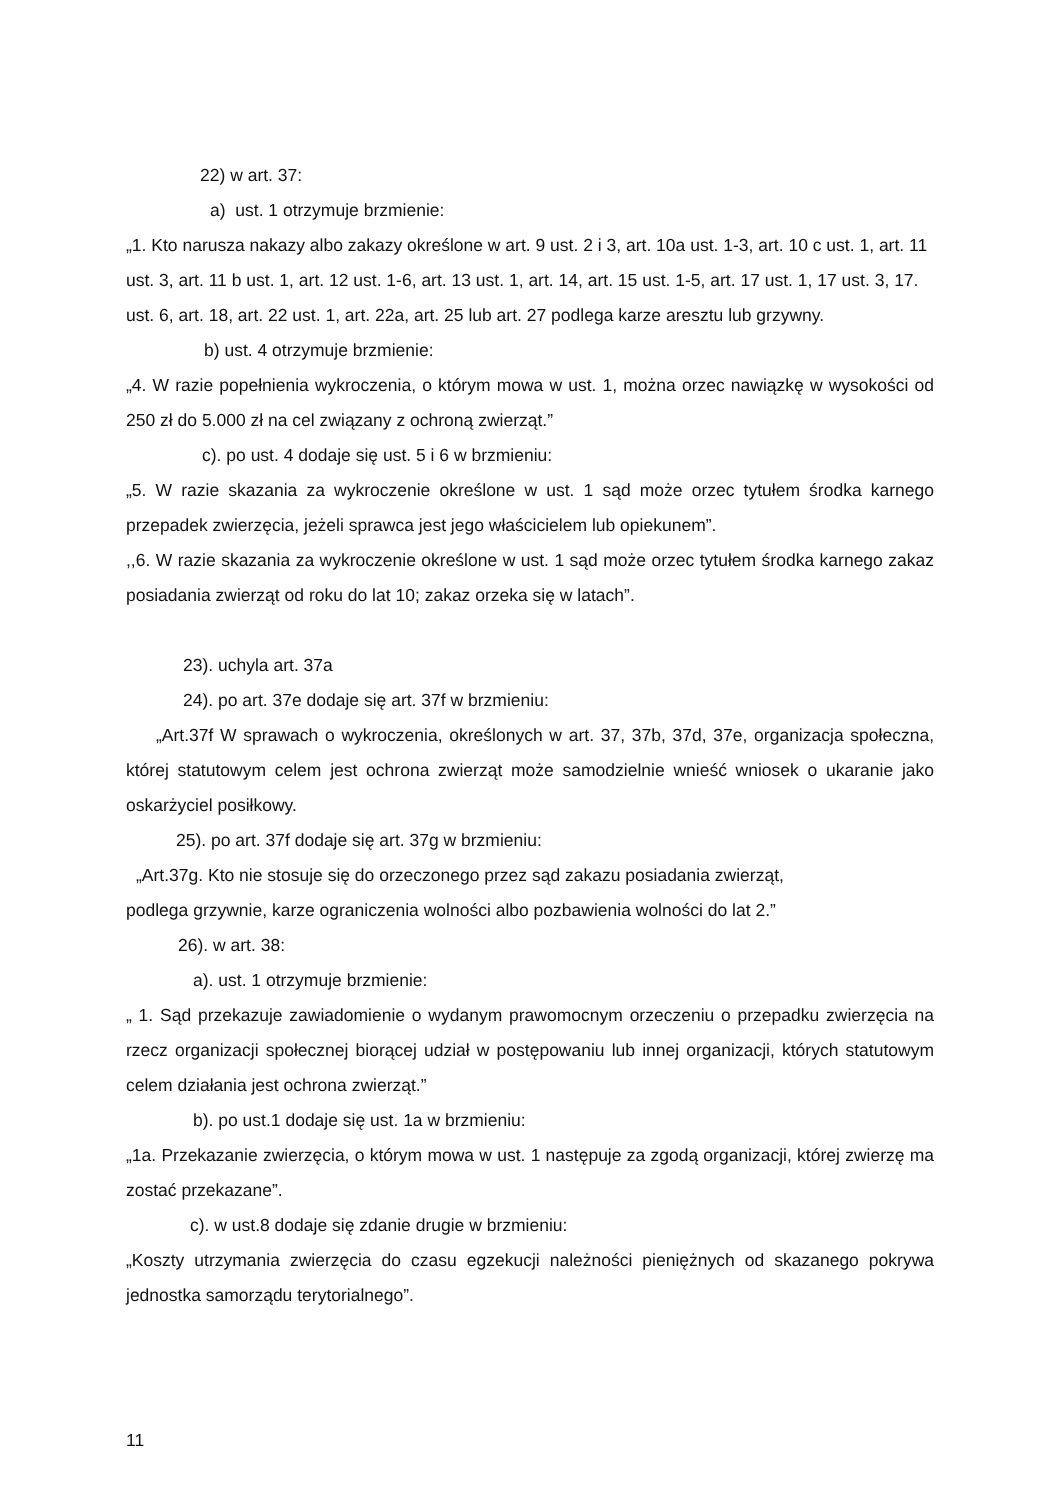22) w art. 37:
a) ust. 1 otrzymuje brzmienie:
„1. Kto narusza nakazy albo zakazy określone w art. 9 ust. 2 i 3, art. 10a ust. 1-3, art. 10 c ust. 1, art. 11 ust. 3, art. 11 b ust. 1, art. 12 ust. 1-6, art. 13 ust. 1, art. 14, art. 15 ust. 1-5, art. 17 ust. 1, 17 ust. 3, 17. ust. 6, art. 18, art. 22 ust. 1, art. 22a, art. 25 lub art. 27 podlega karze aresztu lub grzywny.
b) ust. 4 otrzymuje brzmienie:
„4. W razie popełnienia wykroczenia, o którym mowa w ust. 1, można orzec nawiązkę w wysokości od 250 zł do 5.000 zł na cel związany z ochroną zwierząt.”
c). po ust. 4 dodaje się ust. 5 i 6 w brzmieniu:
„5. W razie skazania za wykroczenie określone w ust. 1 sąd może orzec tytułem środka karnego przepadek zwierzęcia, jeżeli sprawca jest jego właścicielem lub opiekunem”.
,,6. W razie skazania za wykroczenie określone w ust. 1 sąd może orzec tytułem środka karnego zakaz posiadania zwierząt od roku do lat 10; zakaz orzeka się w latach”.
23). uchyla art. 37a
24). po art. 37e dodaje się art. 37f w brzmieniu:
„Art.37f W sprawach o wykroczenia, określonych w art. 37, 37b, 37d, 37e, organizacja społeczna, której statutowym celem jest ochrona zwierząt może samodzielnie wnieść wniosek o ukaranie jako oskarżyciel posiłkowy.
25). po art. 37f dodaje się art. 37g w brzmieniu:
„Art.37g. Kto nie stosuje się do orzeczonego przez sąd zakazu posiadania zwierząt,
podlega grzywnie, karze ograniczenia wolności albo pozbawienia wolności do lat 2.”
26). w art. 38:
a). ust. 1 otrzymuje brzmienie:
„ 1. Sąd przekazuje zawiadomienie o wydanym prawomocnym orzeczeniu o przepadku zwierzęcia na rzecz organizacji społecznej biorącej udział w postępowaniu lub innej organizacji, których statutowym celem działania jest ochrona zwierząt.”
b). po ust.1 dodaje się ust. 1a w brzmieniu:
„1a. Przekazanie zwierzęcia, o którym mowa w ust. 1 następuje za zgodą organizacji, której zwierzę ma zostać przekazane”.
c). w ust.8 dodaje się zdanie drugie w brzmieniu:
„Koszty utrzymania zwierzęcia do czasu egzekucji należności pieniężnych od skazanego pokrywa jednostka samorządu terytorialnego”.
11